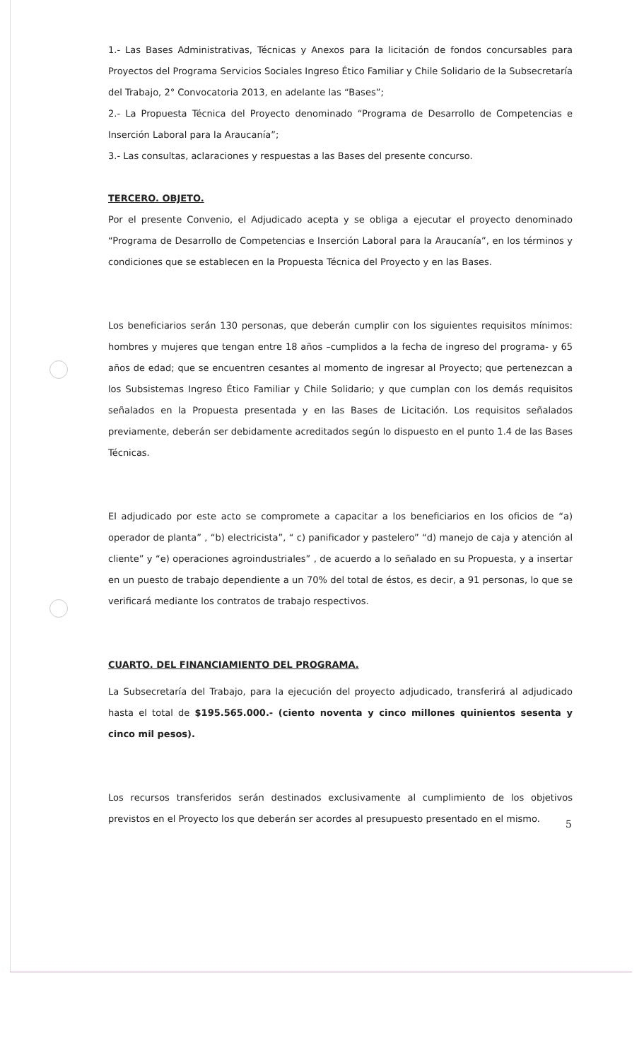1.- Las Bases Administrativas, Técnicas y Anexos para la licitación de fondos concursables para Proyectos del Programa Servicios Sociales Ingreso Ético Familiar y Chile Solidario de la Subsecretaría del Trabajo, 2° Convocatoria 2013, en adelante las “Bases”;
2.- La Propuesta Técnica del Proyecto denominado “Programa de Desarrollo de Competencias e Inserción Laboral para la Araucanía”;
3.- Las consultas, aclaraciones y respuestas a las Bases del presente concurso.
TERCERO. OBJETO.
Por el presente Convenio, el Adjudicado acepta y se obliga a ejecutar el proyecto denominado “Programa de Desarrollo de Competencias e Inserción Laboral para la Araucanía”, en los términos y condiciones que se establecen en la Propuesta Técnica del Proyecto y en las Bases.
Los beneficiarios serán 130 personas, que deberán cumplir con los siguientes requisitos mínimos: hombres y mujeres que tengan entre 18 años –cumplidos a la fecha de ingreso del programa- y 65 años de edad; que se encuentren cesantes al momento de ingresar al Proyecto; que pertenezcan a los Subsistemas Ingreso Ético Familiar y Chile Solidario; y que cumplan con los demás requisitos señalados en la Propuesta presentada y en las Bases de Licitación. Los requisitos señalados previamente, deberán ser debidamente acreditados según lo dispuesto en el punto 1.4 de las Bases Técnicas.
El adjudicado por este acto se compromete a capacitar a los beneficiarios en los oficios de “a) operador de planta” , “b) electricista”, “ c) panificador y pastelero” “d) manejo de caja y atención al cliente” y “e) operaciones agroindustriales” , de acuerdo a lo señalado en su Propuesta, y a insertar en un puesto de trabajo dependiente a un 70% del total de éstos, es decir, a 91 personas, lo que se verificará mediante los contratos de trabajo respectivos.
CUARTO. DEL FINANCIAMIENTO DEL PROGRAMA.
La Subsecretaría del Trabajo, para la ejecución del proyecto adjudicado, transferirá al adjudicado hasta el total de $195.565.000.- (ciento noventa y cinco millones quinientos sesenta y cinco mil pesos).
Los recursos transferidos serán destinados exclusivamente al cumplimiento de los objetivos previstos en el Proyecto los que deberán ser acordes al presupuesto presentado en el mismo.
5